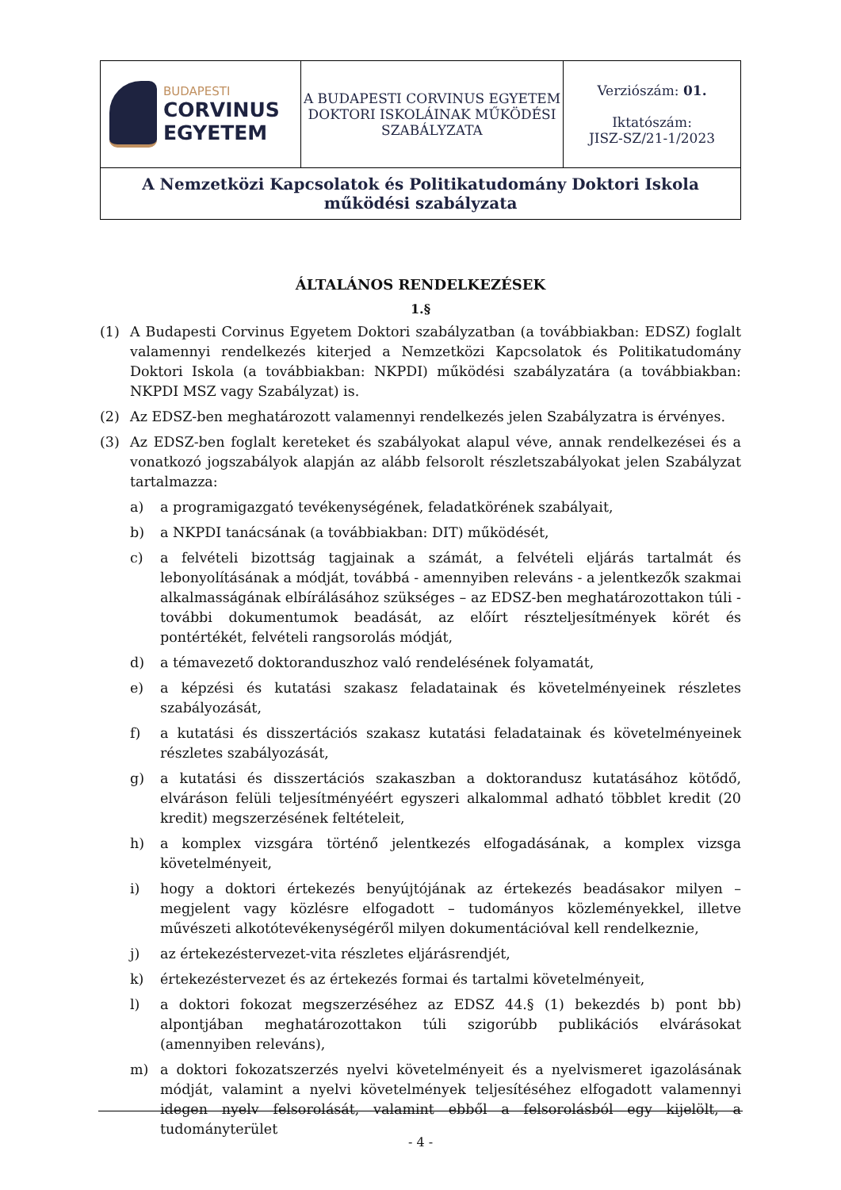| BUDAPESTI CORVINUS EGYETEM | A BUDAPESTI CORVINUS EGYETEM DOKTORI ISKOLÁINAK MŰKÖDÉSI SZABÁLYZATA | Verziószám: 01. Iktatószám: JISZ-SZ/21-1/2023 |
| A Nemzetközi Kapcsolatok és Politikatudomány Doktori Iskola működési szabályzata | | |
ÁLTALÁNOS RENDELKEZÉSEK
1.§
(1) A Budapesti Corvinus Egyetem Doktori szabályzatban (a továbbiakban: EDSZ) foglalt valamennyi rendelkezés kiterjed a Nemzetközi Kapcsolatok és Politikatudomány Doktori Iskola (a továbbiakban: NKPDI) működési szabályzatára (a továbbiakban: NKPDI MSZ vagy Szabályzat) is.
(2) Az EDSZ-ben meghatározott valamennyi rendelkezés jelen Szabályzatra is érvényes.
(3) Az EDSZ-ben foglalt kereteket és szabályokat alapul véve, annak rendelkezései és a vonatkozó jogszabályok alapján az alább felsorolt részletszabályokat jelen Szabályzat tartalmazza:
a) a programigazgató tevékenységének, feladatkörének szabályait,
b) a NKPDI tanácsának (a továbbiakban: DIT) működését,
c) a felvételi bizottság tagjainak a számát, a felvételi eljárás tartalmát és lebonyolításának a módját, továbbá - amennyiben releváns - a jelentkezők szakmai alkalmasságának elbírálásához szükséges – az EDSZ-ben meghatározottakon túli - további dokumentumok beadását, az előírt részteljesítmények körét és pontértékét, felvételi rangsorolás módját,
d) a témavezető doktoranduszhoz való rendelésének folyamatát,
e) a képzési és kutatási szakasz feladatainak és követelményeinek részletes szabályozását,
f) a kutatási és disszertációs szakasz kutatási feladatainak és követelményeinek részletes szabályozását,
g) a kutatási és disszertációs szakaszban a doktorandusz kutatásához kötődő, elváráson felüli teljesítményéért egyszeri alkalommal adható többlet kredit (20 kredit) megszerzésének feltételeit,
h) a komplex vizsgára történő jelentkezés elfogadásának, a komplex vizsga követelményeit,
i) hogy a doktori értekezés benyújtójának az értekezés beadásakor milyen – megjelent vagy közlésre elfogadott – tudományos közleményekkel, illetve művészeti alkotótevékenységéről milyen dokumentációval kell rendelkeznie,
j) az értekezéstervezet-vita részletes eljárásrendjét,
k) értekezéstervezet és az értekezés formai és tartalmi követelményeit,
l) a doktori fokozat megszerzéséhez az EDSZ 44.§ (1) bekezdés b) pont bb) alpontjában meghatározottakon túli szigorúbb publikációs elvárásokat (amennyiben releváns),
m) a doktori fokozatszerzés nyelvi követelményeit és a nyelvismeret igazolásának módját, valamint a nyelvi követelmények teljesítéséhez elfogadott valamennyi idegen nyelv felsorolását, valamint ebből a felsorolásból egy kijelölt, a tudományterület
- 4 -